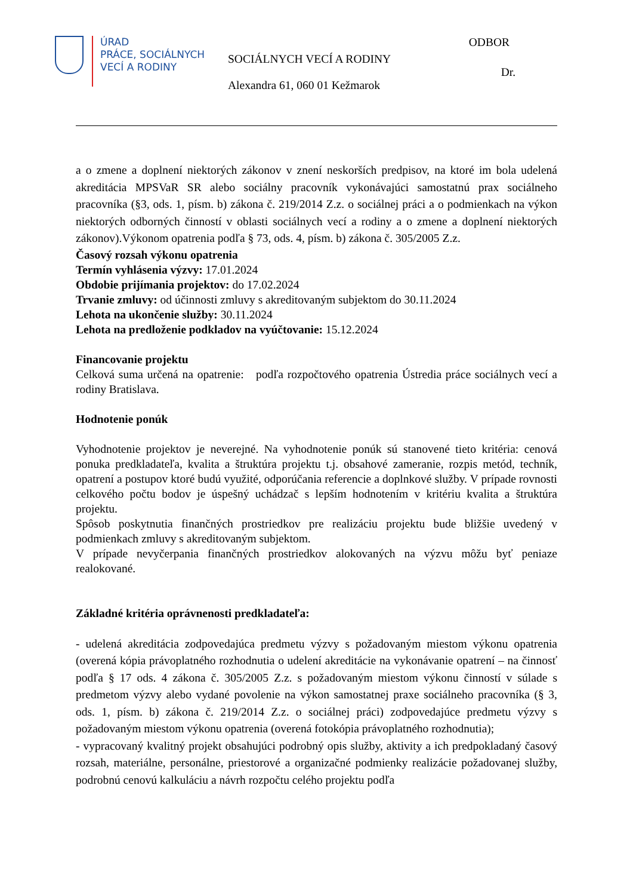ÚRAD
PRÁCE, SOCIÁLNYCH
VECÍ A RODINY
SOCIÁLNYCH VECÍ A RODINY
Alexandra 61, 060 01 Kežmarok
ODBOR
Dr.
a o zmene a doplnení niektorých zákonov v znení neskorších predpisov, na ktoré im bola udelená akreditácia MPSVaR SR alebo sociálny pracovník vykonávajúci samostatnú prax sociálneho pracovníka (§3, ods. 1, písm. b) zákona č. 219/2014 Z.z. o sociálnej práci a o podmienkach na výkon niektorých odborných činností v oblasti sociálnych vecí a rodiny a o zmene a doplnení niektorých zákonov).Výkonom opatrenia podľa § 73, ods. 4, písm. b) zákona č. 305/2005 Z.z.
Časový rozsah výkonu opatrenia
Termín vyhlásenia výzvy: 17.01.2024
Obdobie prijímania projektov: do 17.02.2024
Trvanie zmluvy: od účinnosti zmluvy s akreditovaným subjektom do 30.11.2024
Lehota na ukončenie služby: 30.11.2024
Lehota na predloženie podkladov na vyúčtovanie: 15.12.2024
Financovanie projektu
Celková suma určená na opatrenie: podľa rozpočtového opatrenia Ústredia práce sociálnych vecí a rodiny Bratislava.
Hodnotenie ponúk
Vyhodnotenie projektov je neverejné. Na vyhodnotenie ponúk sú stanovené tieto kritéria: cenová ponuka predkladateľa, kvalita a štruktúra projektu t.j. obsahové zameranie, rozpis metód, techník, opatrení a postupov ktoré budú využité, odporúčania referencie a doplnkové služby. V prípade rovnosti celkového počtu bodov je úspešný uchádzač s lepším hodnotením v kritériu kvalita a štruktúra projektu.
Spôsob poskytnutia finančných prostriedkov pre realizáciu projektu bude bližšie uvedený v podmienkach zmluvy s akreditovaným subjektom.
V prípade nevyčerpania finančných prostriedkov alokovaných na výzvu môžu byť peniaze realokované.
Základné kritéria oprávnenosti predkladateľa:
- udelená akreditácia zodpovedajúca predmetu výzvy s požadovaným miestom výkonu opatrenia (overená kópia právoplatného rozhodnutia o udelení akreditácie na vykonávanie opatrení – na činnosť podľa § 17 ods. 4 zákona č. 305/2005 Z.z. s požadovaným miestom výkonu činností v súlade s predmetom výzvy alebo vydané povolenie na výkon samostatnej praxe sociálneho pracovníka (§ 3, ods. 1, písm. b) zákona č. 219/2014 Z.z. o sociálnej práci) zodpovedajúce predmetu výzvy s požadovaným miestom výkonu opatrenia (overená fotokópia právoplatného rozhodnutia);
- vypracovaný kvalitný projekt obsahujúci podrobný opis služby, aktivity a ich predpokladaný časový rozsah, materiálne, personálne, priestorové a organizačné podmienky realizácie požadovanej služby, podrobnú cenovú kalkuláciu a návrh rozpočtu celého projektu podľa